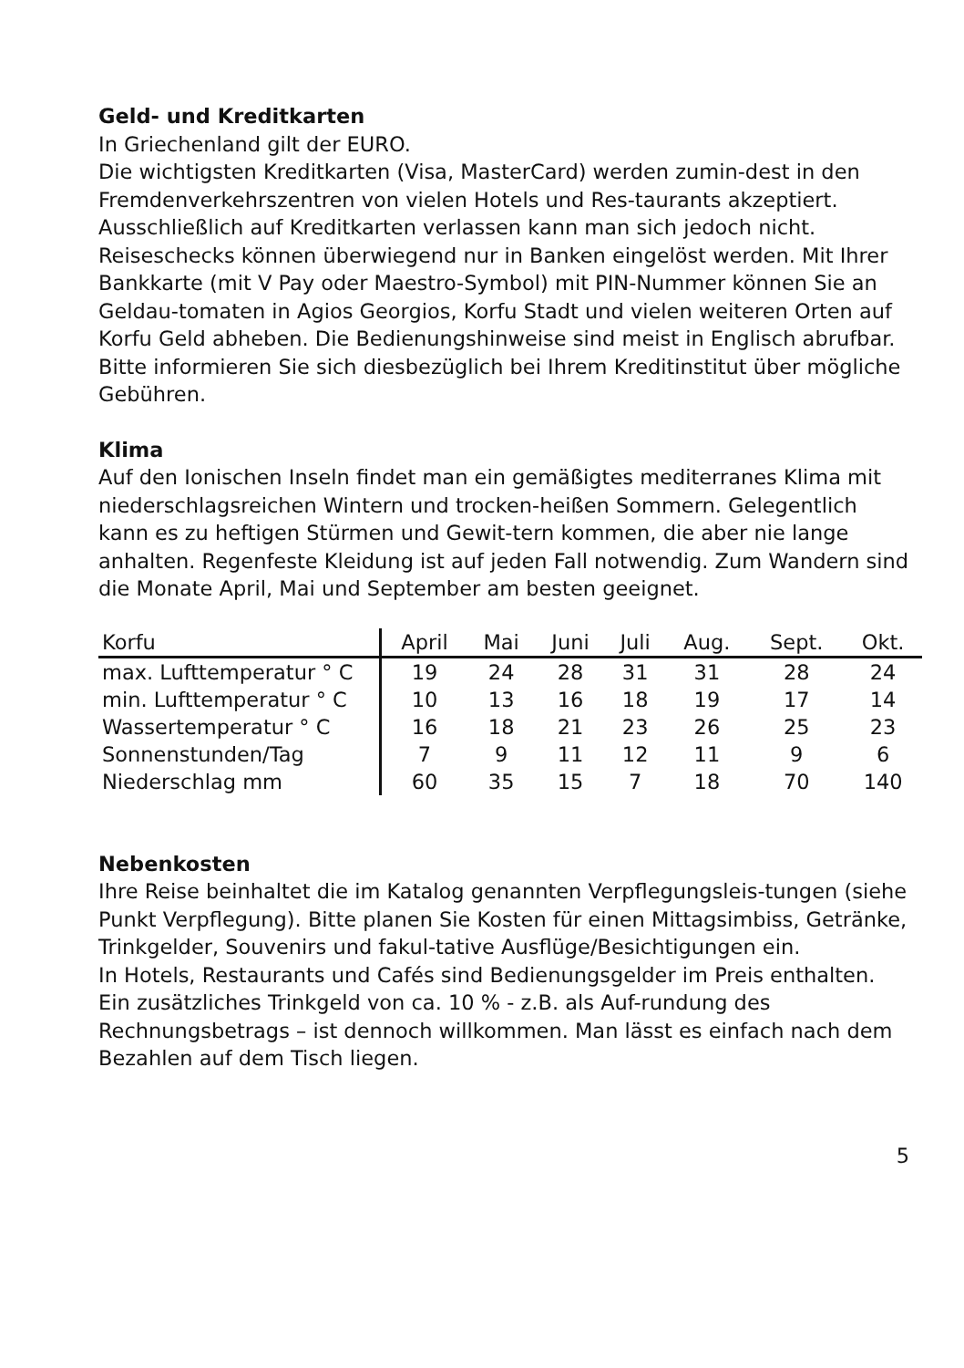Geld- und Kreditkarten
In Griechenland gilt der EURO.
Die wichtigsten Kreditkarten (Visa, MasterCard) werden zumin-dest in den Fremdenverkehrszentren von vielen Hotels und Res-taurants akzeptiert. Ausschließlich auf Kreditkarten verlassen kann man sich jedoch nicht. Reiseschecks können überwiegend nur in Banken eingelöst werden. Mit Ihrer Bankkarte (mit V Pay oder Maestro-Symbol) mit PIN-Nummer können Sie an Geldau-tomaten in Agios Georgios, Korfu Stadt und vielen weiteren Orten auf Korfu Geld abheben. Die Bedienungshinweise sind meist in Englisch abrufbar. Bitte informieren Sie sich diesbezüglich bei Ihrem Kreditinstitut über mögliche Gebühren.
Klima
Auf den Ionischen Inseln findet man ein gemäßigtes mediterranes Klima mit niederschlagsreichen Wintern und trocken-heißen Sommern. Gelegentlich kann es zu heftigen Stürmen und Gewit-tern kommen, die aber nie lange anhalten. Regenfeste Kleidung ist auf jeden Fall notwendig. Zum Wandern sind die Monate April, Mai und September am besten geeignet.
| Korfu | April | Mai | Juni | Juli | Aug. | Sept. | Okt. |
| --- | --- | --- | --- | --- | --- | --- | --- |
| max. Lufttemperatur ° C | 19 | 24 | 28 | 31 | 31 | 28 | 24 |
| min. Lufttemperatur ° C | 10 | 13 | 16 | 18 | 19 | 17 | 14 |
| Wassertemperatur ° C | 16 | 18 | 21 | 23 | 26 | 25 | 23 |
| Sonnenstunden/Tag | 7 | 9 | 11 | 12 | 11 | 9 | 6 |
| Niederschlag mm | 60 | 35 | 15 | 7 | 18 | 70 | 140 |
Nebenkosten
Ihre Reise beinhaltet die im Katalog genannten Verpflegungsleis-tungen (siehe Punkt Verpflegung). Bitte planen Sie Kosten für einen Mittagsimbiss, Getränke, Trinkgelder, Souvenirs und fakul-tative Ausflüge/Besichtigungen ein.
In Hotels, Restaurants und Cafés sind Bedienungsgelder im Preis enthalten. Ein zusätzliches Trinkgeld von ca. 10 % - z.B. als Auf-rundung des Rechnungsbetrags – ist dennoch willkommen. Man lässt es einfach nach dem Bezahlen auf dem Tisch liegen.
5